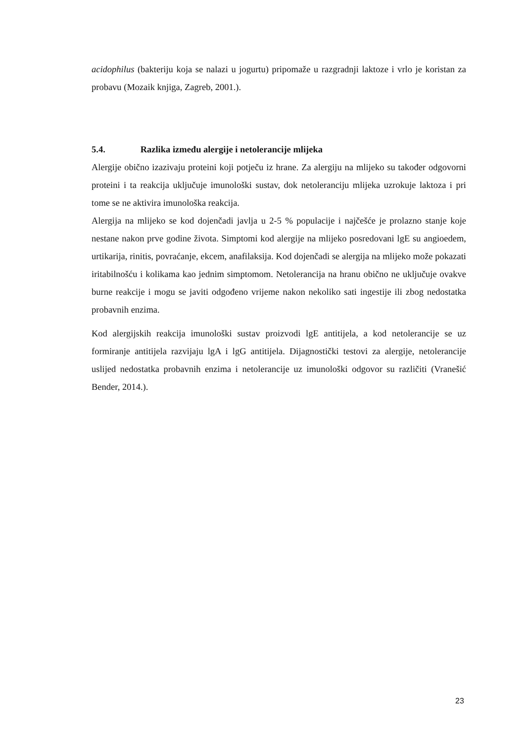acidophilus (bakteriju koja se nalazi u jogurtu) pripomaže u razgradnji laktoze i vrlo je koristan za probavu (Mozaik knjiga, Zagreb, 2001.).
5.4. Razlika između alergije i netolerancije mlijeka
Alergije obično izazivaju proteini koji potječu iz hrane. Za alergiju na mlijeko su također odgovorni proteini i ta reakcija uključuje imunološki sustav, dok netoleranciju mlijeka uzrokuje laktoza i pri tome se ne aktivira imunološka reakcija.
Alergija na mlijeko se kod dojenčadi javlja u 2-5 % populacije i najčešće je prolazno stanje koje nestane nakon prve godine života. Simptomi kod alergije na mlijeko posredovani lgE su angioedem, urtikarija, rinitis, povraćanje, ekcem, anafilaksija. Kod dojenčadi se alergija na mlijeko može pokazati iritabilnošću i kolikama kao jednim simptomom. Netolerancija na hranu obično ne uključuje ovakve burne reakcije i mogu se javiti odgođeno vrijeme nakon nekoliko sati ingestije ili zbog nedostatka probavnih enzima.
Kod alergijskih reakcija imunološki sustav proizvodi lgE antitijela, a kod netolerancije se uz formiranje antitijela razvijaju lgA i lgG antitijela. Dijagnostički testovi za alergije, netolerancije uslijed nedostatka probavnih enzima i netolerancije uz imunološki odgovor su različiti (Vranešić Bender, 2014.).
23